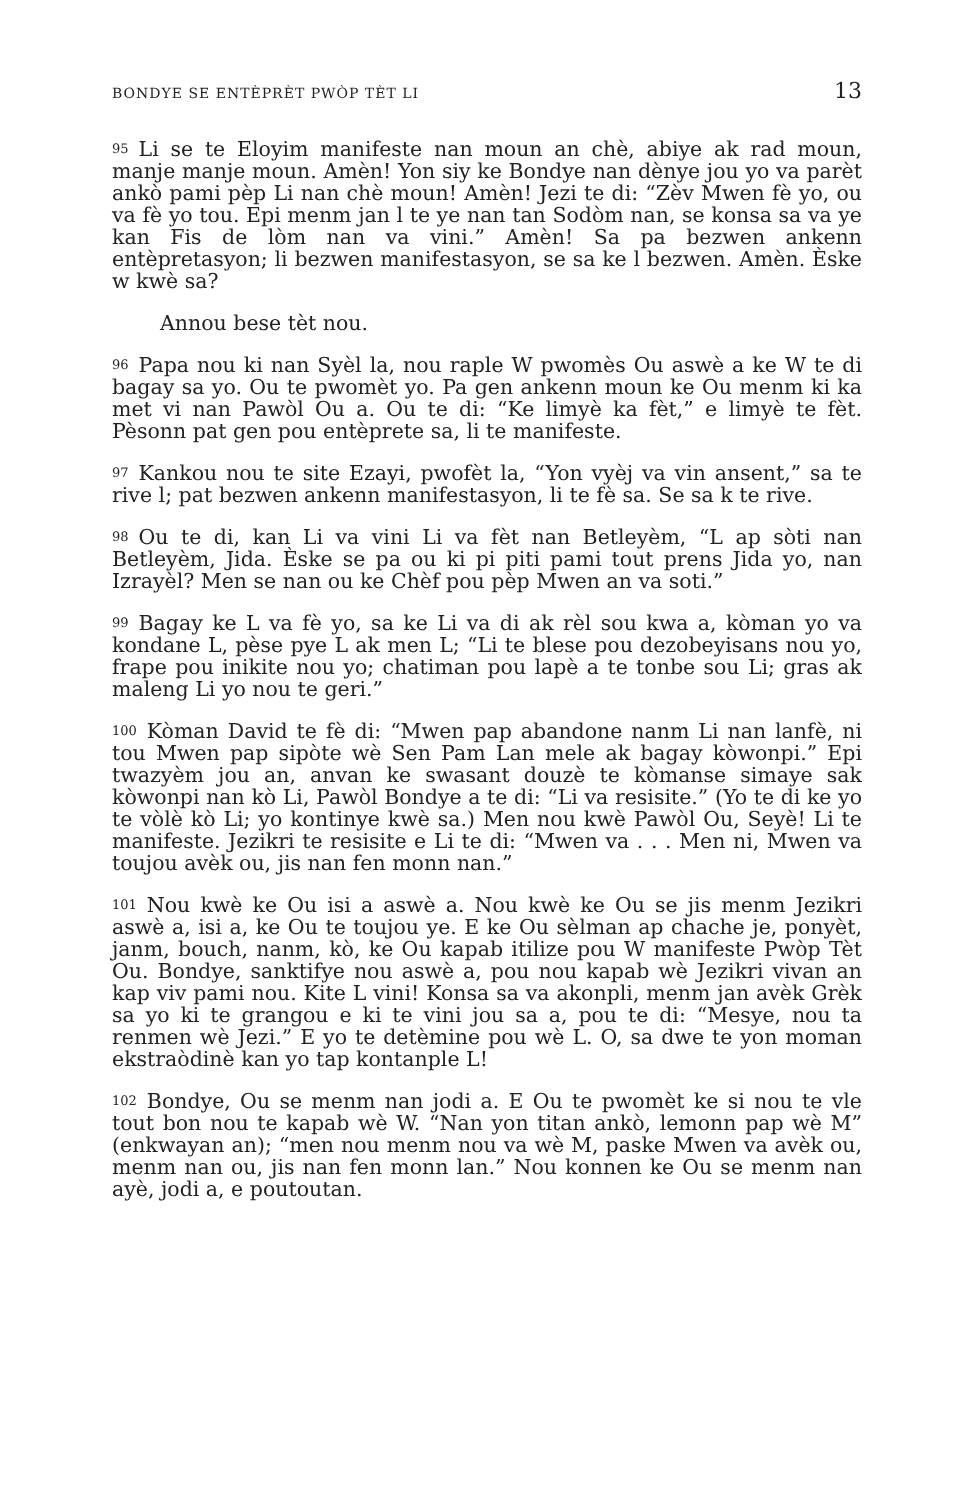BONDYE SE ENTÈPRÈT PWÒP TÈT LI 13
95 Li se te Eloyim manifeste nan moun an chè, abiye ak rad moun, manje manje moun. Amèn! Yon siy ke Bondye nan dènye jou yo va parèt ankò pami pèp Li nan chè moun! Amèn! Jezi te di: “Zèv Mwen fè yo, ou va fè yo tou. Epi menm jan l te ye nan tan Sodòm nan, se konsa sa va ye kan Fis de lòm nan va vini.” Amèn! Sa pa bezwen ankenn entèpretasyon; li bezwen manifestasyon, se sa ke l bezwen. Amèn. Èske w kwè sa?
Annou bese tèt nou.
96 Papa nou ki nan Syèl la, nou raple W pwomès Ou aswè a ke W te di bagay sa yo. Ou te pwomèt yo. Pa gen ankenn moun ke Ou menm ki ka met vi nan Pawòl Ou a. Ou te di: “Ke limyè ka fèt,” e limyè te fèt. Pèsonn pat gen pou entèprete sa, li te manifeste.
97 Kankou nou te site Ezayi, pwofèt la, “Yon vyèj va vin ansent,” sa te rive l; pat bezwen ankenn manifestasyon, li te fè sa. Se sa k te rive.
98 Ou te di, kan Li va vini Li va fèt nan Betleyèm, “L ap sòti nan Betleyèm, Jida. Èske se pa ou ki pi piti pami tout prens Jida yo, nan Izrayèl? Men se nan ou ke Chèf pou pèp Mwen an va soti.”
99 Bagay ke L va fè yo, sa ke Li va di ak rèl sou kwa a, kòman yo va kondane L, pèse pye L ak men L; “Li te blese pou dezobeyisans nou yo, frape pou inikite nou yo; chatiman pou lapè a te tonbe sou Li; gras ak maleng Li yo nou te geri.”
100 Kòman David te fè di: “Mwen pap abandone nanm Li nan lanfè, ni tou Mwen pap sipòte wè Sen Pam Lan mele ak bagay kòwonpi.” Epi twazyèm jou an, anvan ke swasant douzè te kòmanse simaye sak kòwonpi nan kò Li, Pawòl Bondye a te di: “Li va resisite.” (Yo te di ke yo te vòlè kò Li; yo kontinye kwè sa.) Men nou kwè Pawòl Ou, Seyè! Li te manifeste. Jezikri te resisite e Li te di: “Mwen va . . . Men ni, Mwen va toujou avèk ou, jis nan fen monn nan.”
101 Nou kwè ke Ou isi a aswè a. Nou kwè ke Ou se jis menm Jezikri aswè a, isi a, ke Ou te toujou ye. E ke Ou sèlman ap chache je, ponyèt, janm, bouch, nanm, kò, ke Ou kapab itilize pou W manifeste Pwòp Tèt Ou. Bondye, sanktifye nou aswè a, pou nou kapab wè Jezikri vivan an kap viv pami nou. Kite L vini! Konsa sa va akonpli, menm jan avèk Grèk sa yo ki te grangou e ki te vini jou sa a, pou te di: “Mesye, nou ta renmen wè Jezi.” E yo te detèmine pou wè L. O, sa dwe te yon moman ekstraòdinè kan yo tap kontanple L!
102 Bondye, Ou se menm nan jodi a. E Ou te pwomèt ke si nou te vle tout bon nou te kapab wè W. “Nan yon titan ankò, lemonn pap wè M” (enkwayan an); “men nou menm nou va wè M, paske Mwen va avèk ou, menm nan ou, jis nan fen monn lan.” Nou konnen ke Ou se menm nan ayè, jodi a, e poutoutan.